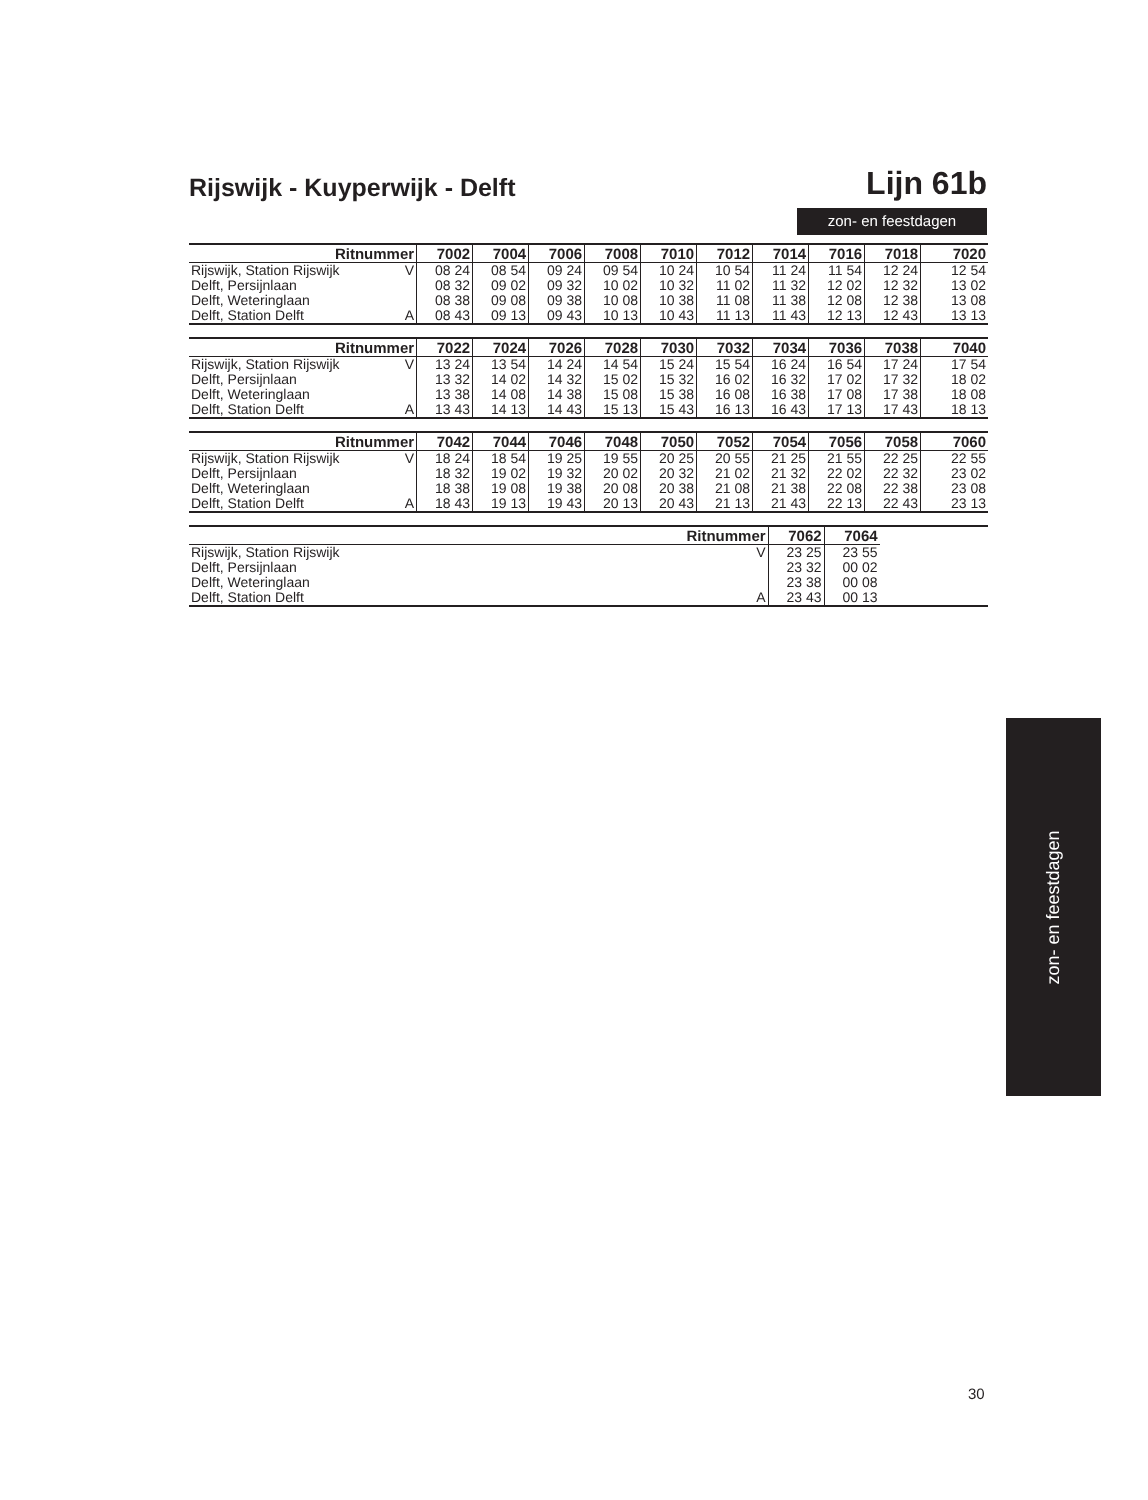Rijswijk - Kuyperwijk - Delft Lijn 61b
zon- en feestdagen
| Ritnummer | | 7002 | 7004 | 7006 | 7008 | 7010 | 7012 | 7014 | 7016 | 7018 | 7020 |
| --- | --- | --- | --- | --- | --- | --- | --- | --- | --- | --- | --- |
| Rijswijk, Station Rijswijk | V | 08 24 | 08 54 | 09 24 | 09 54 | 10 24 | 10 54 | 11 24 | 11 54 | 12 24 | 12 54 |
| Delft, Persijnlaan | | 08 32 | 09 02 | 09 32 | 10 02 | 10 32 | 11 02 | 11 32 | 12 02 | 12 32 | 13 02 |
| Delft, Weteringlaan | | 08 38 | 09 08 | 09 38 | 10 08 | 10 38 | 11 08 | 11 38 | 12 08 | 12 38 | 13 08 |
| Delft, Station Delft | A | 08 43 | 09 13 | 09 43 | 10 13 | 10 43 | 11 13 | 11 43 | 12 13 | 12 43 | 13 13 |
| Ritnummer | | 7022 | 7024 | 7026 | 7028 | 7030 | 7032 | 7034 | 7036 | 7038 | 7040 |
| --- | --- | --- | --- | --- | --- | --- | --- | --- | --- | --- | --- |
| Rijswijk, Station Rijswijk | V | 13 24 | 13 54 | 14 24 | 14 54 | 15 24 | 15 54 | 16 24 | 16 54 | 17 24 | 17 54 |
| Delft, Persijnlaan | | 13 32 | 14 02 | 14 32 | 15 02 | 15 32 | 16 02 | 16 32 | 17 02 | 17 32 | 18 02 |
| Delft, Weteringlaan | | 13 38 | 14 08 | 14 38 | 15 08 | 15 38 | 16 08 | 16 38 | 17 08 | 17 38 | 18 08 |
| Delft, Station Delft | A | 13 43 | 14 13 | 14 43 | 15 13 | 15 43 | 16 13 | 16 43 | 17 13 | 17 43 | 18 13 |
| Ritnummer | | 7042 | 7044 | 7046 | 7048 | 7050 | 7052 | 7054 | 7056 | 7058 | 7060 |
| --- | --- | --- | --- | --- | --- | --- | --- | --- | --- | --- | --- |
| Rijswijk, Station Rijswijk | V | 18 24 | 18 54 | 19 25 | 19 55 | 20 25 | 20 55 | 21 25 | 21 55 | 22 25 | 22 55 |
| Delft, Persijnlaan | | 18 32 | 19 02 | 19 32 | 20 02 | 20 32 | 21 02 | 21 32 | 22 02 | 22 32 | 23 02 |
| Delft, Weteringlaan | | 18 38 | 19 08 | 19 38 | 20 08 | 20 38 | 21 08 | 21 38 | 22 08 | 22 38 | 23 08 |
| Delft, Station Delft | A | 18 43 | 19 13 | 19 43 | 20 13 | 20 43 | 21 13 | 21 43 | 22 13 | 22 43 | 23 13 |
| Ritnummer | | 7062 | 7064 | |
| --- | --- | --- | --- | --- |
| Rijswijk, Station Rijswijk | V | 23 25 | 23 55 | |
| Delft, Persijnlaan | | 23 32 | 00 02 | |
| Delft, Weteringlaan | | 23 38 | 00 08 | |
| Delft, Station Delft | A | 23 43 | 00 13 | |
zon- en feestdagen
30